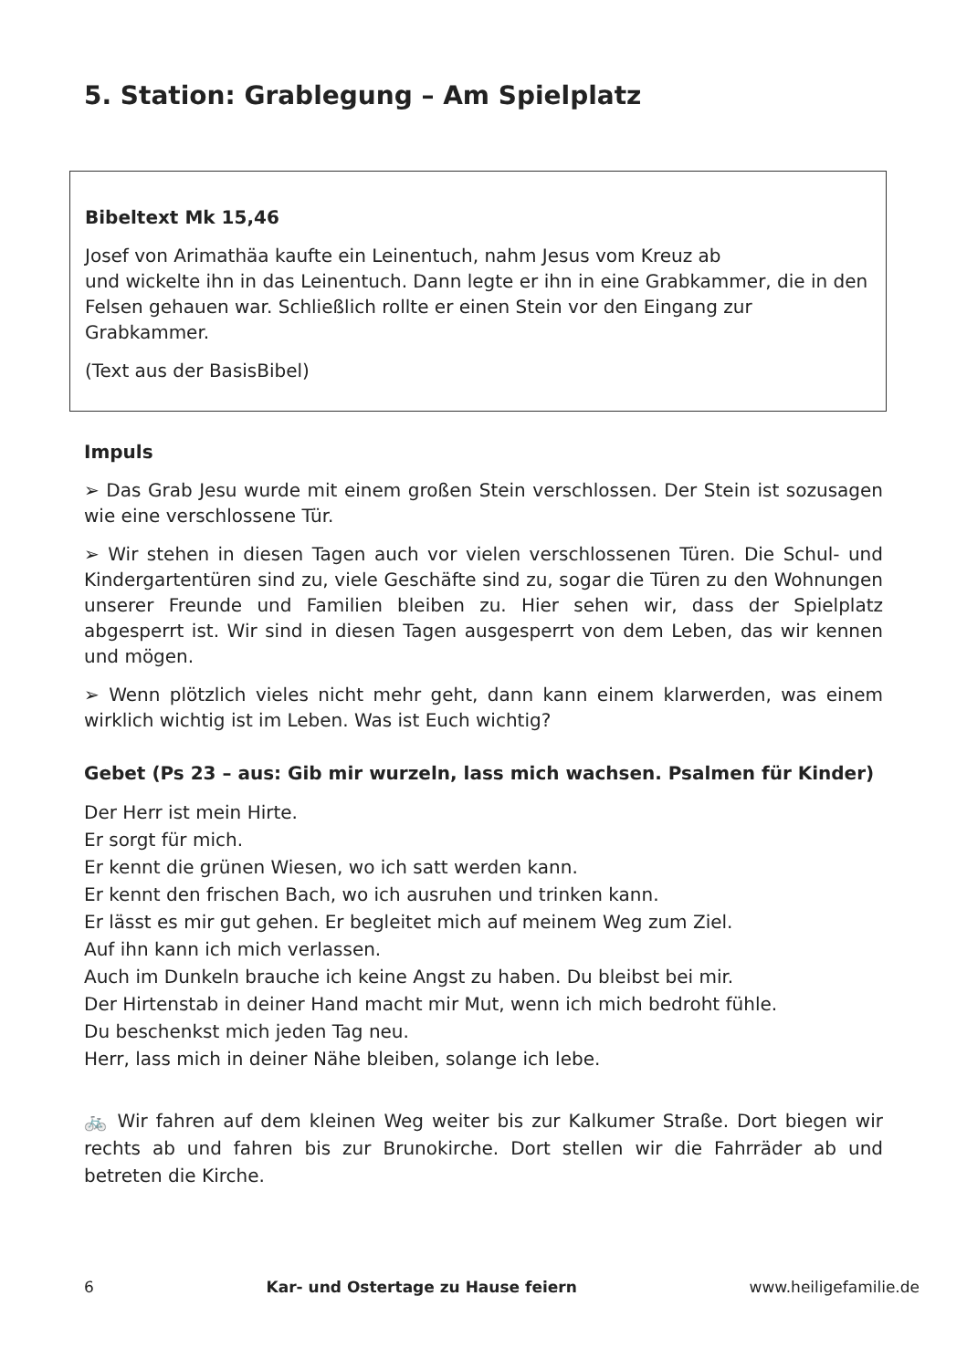5. Station: Grablegung – Am Spielplatz
Bibeltext Mk 15,46
Josef von Arimathäa kaufte ein Leinentuch, nahm Jesus vom Kreuz ab
und wickelte ihn in das Leinentuch. Dann legte er ihn in eine Grabkammer, die in den Felsen gehauen war. Schließlich rollte er einen Stein vor den Eingang zur Grabkammer.
(Text aus der BasisBibel)
Impuls
➢ Das Grab Jesu wurde mit einem großen Stein verschlossen. Der Stein ist sozusagen wie eine verschlossene Tür.
➢ Wir stehen in diesen Tagen auch vor vielen verschlossenen Türen. Die Schul- und Kindergartentüren sind zu, viele Geschäfte sind zu, sogar die Türen zu den Wohnungen unserer Freunde und Familien bleiben zu. Hier sehen wir, dass der Spielplatz abgesperrt ist. Wir sind in diesen Tagen ausgesperrt von dem Leben, das wir kennen und mögen.
➢ Wenn plötzlich vieles nicht mehr geht, dann kann einem klarwerden, was einem wirklich wichtig ist im Leben. Was ist Euch wichtig?
Gebet (Ps 23 – aus: Gib mir wurzeln, lass mich wachsen. Psalmen für Kinder)
Der Herr ist mein Hirte.
Er sorgt für mich.
Er kennt die grünen Wiesen, wo ich satt werden kann.
Er kennt den frischen Bach, wo ich ausruhen und trinken kann.
Er lässt es mir gut gehen. Er begleitet mich auf meinem Weg zum Ziel.
Auf ihn kann ich mich verlassen.
Auch im Dunkeln brauche ich keine Angst zu haben. Du bleibst bei mir.
Der Hirtenstab in deiner Hand macht mir Mut, wenn ich mich bedroht fühle.
Du beschenkst mich jeden Tag neu.
Herr, lass mich in deiner Nähe bleiben, solange ich lebe.
🚲 Wir fahren auf dem kleinen Weg weiter bis zur Kalkumer Straße. Dort biegen wir rechts ab und fahren bis zur Brunokirche. Dort stellen wir die Fahrräder ab und betreten die Kirche.
6 Kar- und Ostertage zu Hause feiern www.heiligefamilie.de